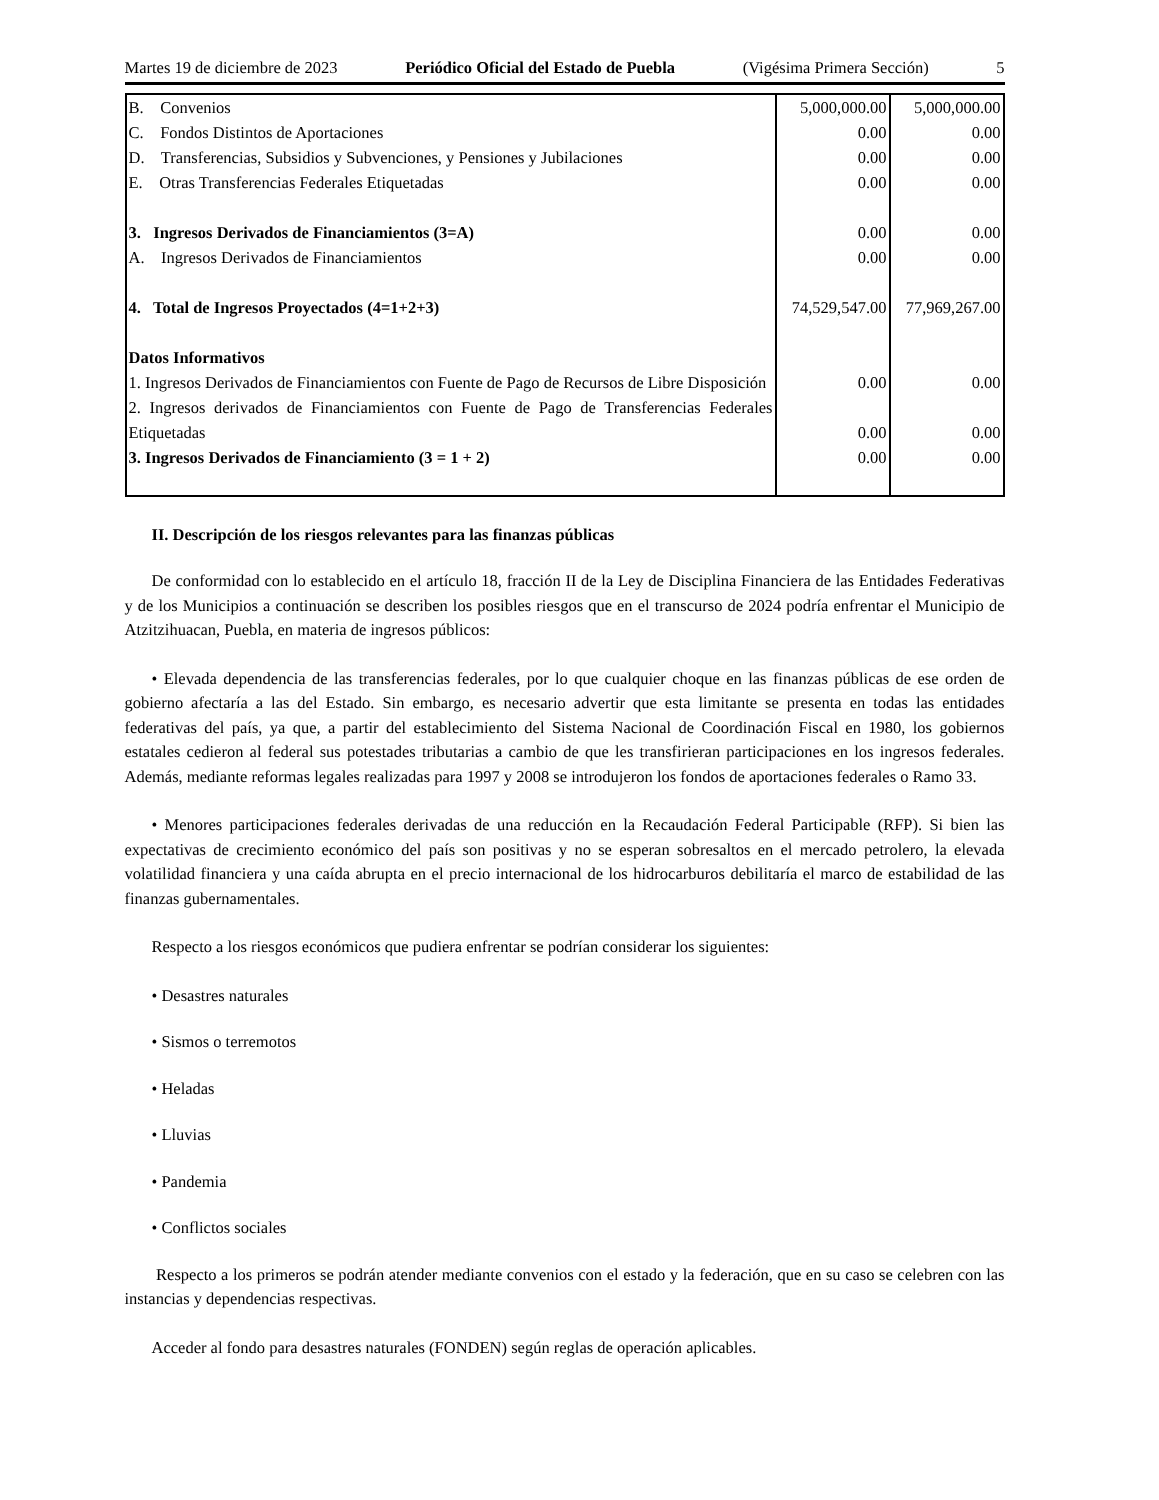Martes 19 de diciembre de 2023 Periódico Oficial del Estado de Puebla (Vigésima Primera Sección) 5
| B. Convenios | 5,000,000.00 | 5,000,000.00 |
| C. Fondos Distintos de Aportaciones | 0.00 | 0.00 |
| D. Transferencias, Subsidios y Subvenciones, y Pensiones y Jubilaciones | 0.00 | 0.00 |
| E. Otras Transferencias Federales Etiquetadas | 0.00 | 0.00 |
| 3. Ingresos Derivados de Financiamientos (3=A) | 0.00 | 0.00 |
| A. Ingresos Derivados de Financiamientos | 0.00 | 0.00 |
| 4. Total de Ingresos Proyectados (4=1+2+3) | 74,529,547.00 | 77,969,267.00 |
| Datos Informativos | | |
| 1. Ingresos Derivados de Financiamientos con Fuente de Pago de Recursos de Libre Disposición | 0.00 | 0.00 |
| 2. Ingresos derivados de Financiamientos con Fuente de Pago de Transferencias Federales Etiquetadas | 0.00 | 0.00 |
| 3. Ingresos Derivados de Financiamiento (3 = 1 + 2) | 0.00 | 0.00 |
II. Descripción de los riesgos relevantes para las finanzas públicas
De conformidad con lo establecido en el artículo 18, fracción II de la Ley de Disciplina Financiera de las Entidades Federativas y de los Municipios a continuación se describen los posibles riesgos que en el transcurso de 2024 podría enfrentar el Municipio de Atzitzihuacan, Puebla, en materia de ingresos públicos:
• Elevada dependencia de las transferencias federales, por lo que cualquier choque en las finanzas públicas de ese orden de gobierno afectaría a las del Estado. Sin embargo, es necesario advertir que esta limitante se presenta en todas las entidades federativas del país, ya que, a partir del establecimiento del Sistema Nacional de Coordinación Fiscal en 1980, los gobiernos estatales cedieron al federal sus potestades tributarias a cambio de que les transfirieran participaciones en los ingresos federales. Además, mediante reformas legales realizadas para 1997 y 2008 se introdujeron los fondos de aportaciones federales o Ramo 33.
• Menores participaciones federales derivadas de una reducción en la Recaudación Federal Participable (RFP). Si bien las expectativas de crecimiento económico del país son positivas y no se esperan sobresaltos en el mercado petrolero, la elevada volatilidad financiera y una caída abrupta en el precio internacional de los hidrocarburos debilitaría el marco de estabilidad de las finanzas gubernamentales.
Respecto a los riesgos económicos que pudiera enfrentar se podrían considerar los siguientes:
• Desastres naturales
• Sismos o terremotos
• Heladas
• Lluvias
• Pandemia
• Conflictos sociales
Respecto a los primeros se podrán atender mediante convenios con el estado y la federación, que en su caso se celebren con las instancias y dependencias respectivas.
Acceder al fondo para desastres naturales (FONDEN) según reglas de operación aplicables.